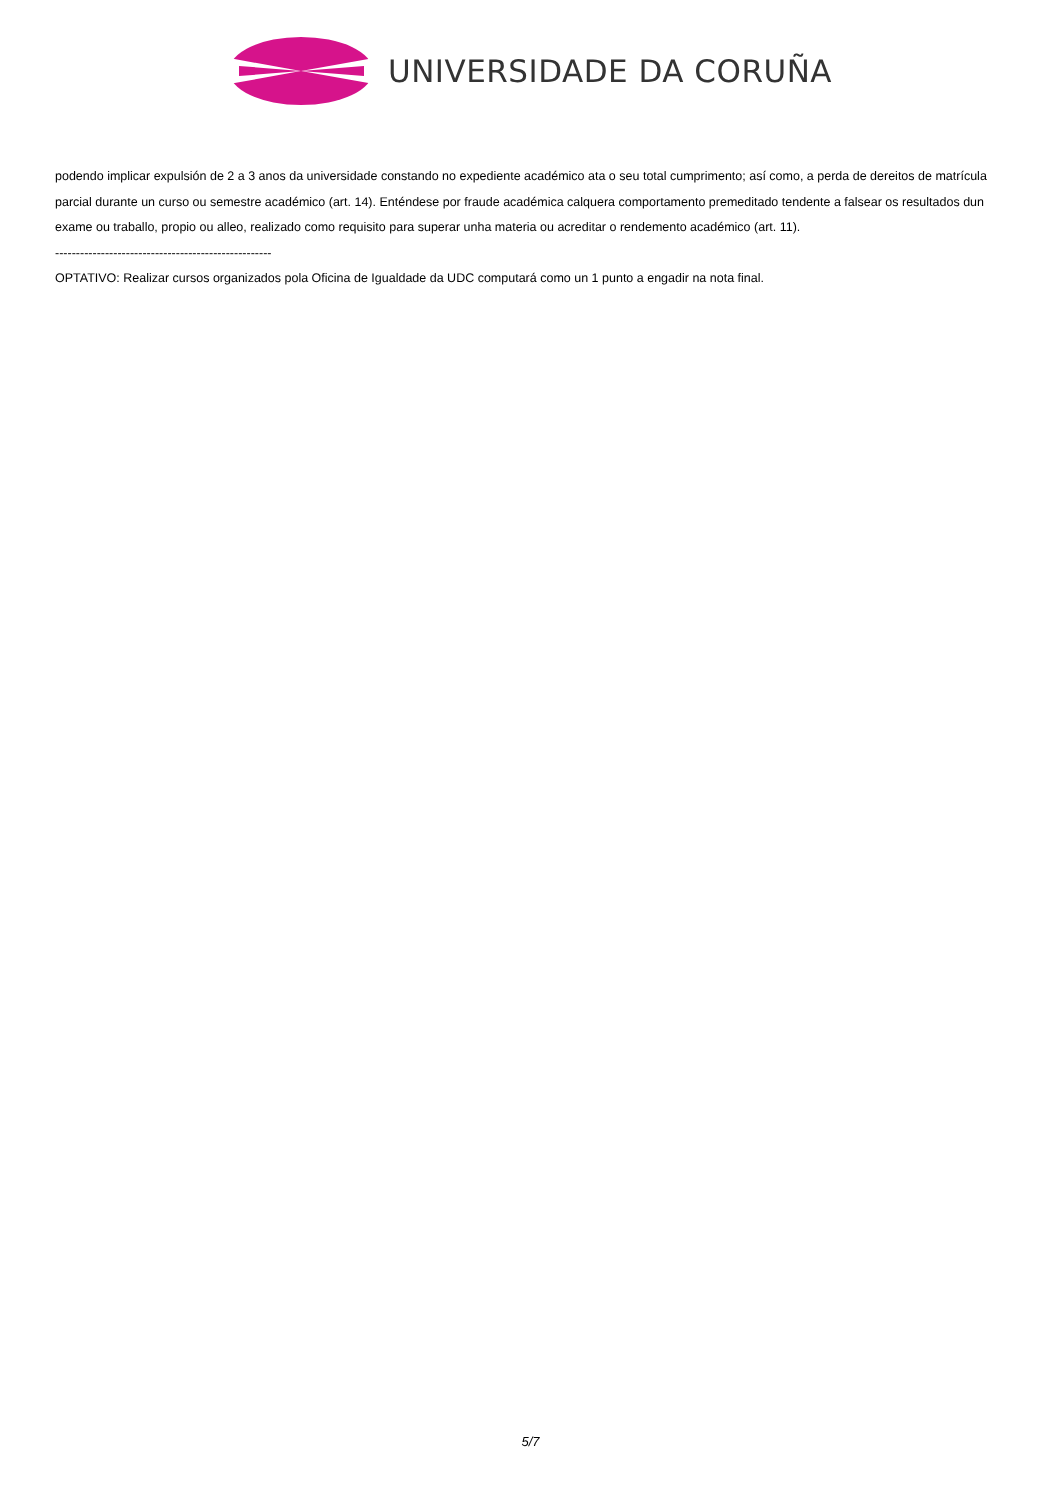UNIVERSIDADE DA CORUÑA
podendo implicar expulsión de 2 a 3 anos da universidade constando no expediente académico ata o seu total cumprimento; así como, a perda de dereitos de matrícula parcial durante un curso ou semestre académico (art. 14). Enténdese por fraude académica calquera comportamento premeditado tendente a falsear os resultados dun exame ou traballo, propio ou alleo, realizado como requisito para superar unha materia ou acreditar o rendemento académico (art. 11).
----------------------------------------------------
OPTATIVO: Realizar cursos organizados pola Oficina de Igualdade da UDC computará como un 1 punto a engadir na nota final.
5/7